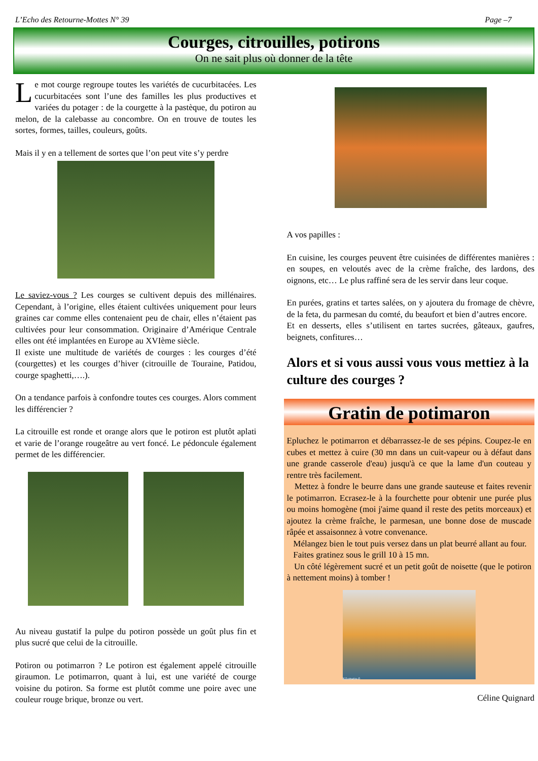L’Echo des Retourne-Mottes N° 39 Page –7
Courges, citrouilles, potirons
On ne sait plus où donner de la tête
Le mot courge regroupe toutes les variétés de cucurbitacées. Les cucurbitacées sont l’une des familles les plus productives et variées du potager : de la courgette à la pastèque, du potiron au melon, de la calebasse au concombre. On en trouve de toutes les sortes, formes, tailles, couleurs, goûts.
Mais il y en a tellement de sortes que l’on peut vite s’y perdre
Le saviez-vous ? Les courges se cultivent depuis des millénaires. Cependant, à l’origine, elles étaient cultivées uniquement pour leurs graines car comme elles contenaient peu de chair, elles n’étaient pas cultivées pour leur consommation. Originaire d’Amérique Centrale elles ont été implantées en Europe au XVIème siècle.
Il existe une multitude de variétés de courges : les courges d’été (courgettes) et les courges d’hiver (citrouille de Touraine, Patidou, courge spaghetti,….).
On a tendance parfois à confondre toutes ces courges. Alors comment les différencier ?
La citrouille est ronde et orange alors que le potiron est plutôt aplati et varie de l’orange rougeâtre au vert foncé. Le pédoncule également permet de les différencier.
Au niveau gustatif la pulpe du potiron possède un goût plus fin et plus sucré que celui de la citrouille.
Potiron ou potimarron ? Le potiron est également appelé citrouille giraumon. Le potimarron, quant à lui, est une variété de courge voisine du potiron. Sa forme est plutôt comme une poire avec une couleur rouge brique, bronze ou vert.
A vos papilles :
En cuisine, les courges peuvent être cuisinées de différentes manières : en soupes, en veloutés avec de la crème fraîche, des lardons, des oignons, etc… Le plus raffiné sera de les servir dans leur coque.
En purées, gratins et tartes salées, on y ajoutera du fromage de chèvre, de la feta, du parmesan du comté, du beaufort et bien d’autres encore.
Et en desserts, elles s’utilisent en tartes sucrées, gâteaux, gaufres, beignets, confitures…
Alors et si vous aussi vous vous mettiez à la culture des courges ?
Gratin de potimaron
Epluchez le potimarron et débarrassez-le de ses pépins. Coupez-le en cubes et mettez à cuire (30 mn dans un cuit-vapeur ou à défaut dans une grande casserole d'eau) jusqu'à ce que la lame d'un couteau y rentre très facilement.
Mettez à fondre le beurre dans une grande sauteuse et faites revenir le potimarron. Ecrasez-le à la fourchette pour obtenir une purée plus ou moins homogène (moi j'aime quand il reste des petits morceaux) et ajoutez la crème fraîche, le parmesan, une bonne dose de muscade râpée et assaisonnez à votre convenance.
Mélangez bien le tout puis versez dans un plat beurré allant au four.
Faites gratinez sous le grill 10 à 15 mn.
Un côté légèrement sucré et un petit goût de noisette (que le potiron à nettement moins) à tomber !
Kilometre-0
Céline Quignard